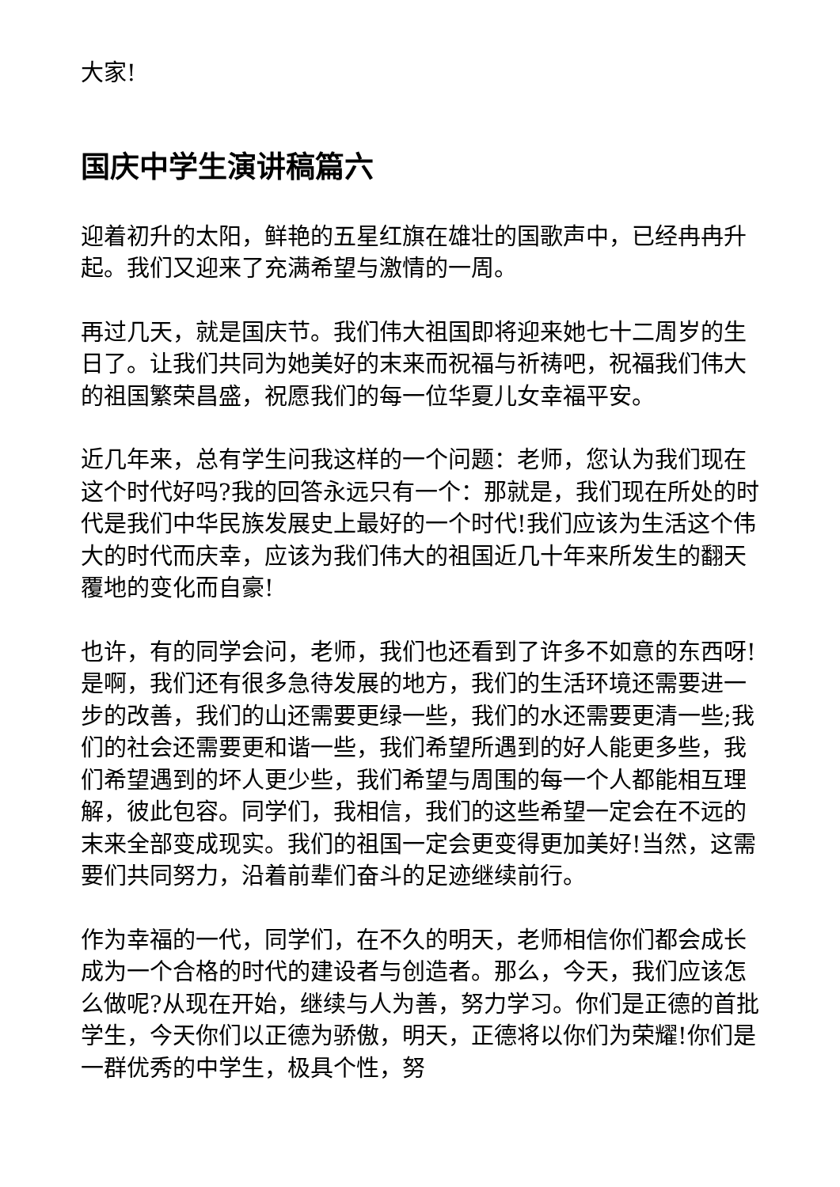大家!
国庆中学生演讲稿篇六
迎着初升的太阳，鲜艳的五星红旗在雄壮的国歌声中，已经冉冉升起。我们又迎来了充满希望与激情的一周。
再过几天，就是国庆节。我们伟大祖国即将迎来她七十二周岁的生日了。让我们共同为她美好的末来而祝福与祈祷吧，祝福我们伟大的祖国繁荣昌盛，祝愿我们的每一位华夏儿女幸福平安。
近几年来，总有学生问我这样的一个问题：老师，您认为我们现在这个时代好吗?我的回答永远只有一个：那就是，我们现在所处的时代是我们中华民族发展史上最好的一个时代!我们应该为生活这个伟大的时代而庆幸，应该为我们伟大的祖国近几十年来所发生的翻天覆地的变化而自豪!
也许，有的同学会问，老师，我们也还看到了许多不如意的东西呀!是啊，我们还有很多急待发展的地方，我们的生活环境还需要进一步的改善，我们的山还需要更绿一些，我们的水还需要更清一些;我们的社会还需要更和谐一些，我们希望所遇到的好人能更多些，我们希望遇到的坏人更少些，我们希望与周围的每一个人都能相互理解，彼此包容。同学们，我相信，我们的这些希望一定会在不远的末来全部变成现实。我们的祖国一定会更变得更加美好!当然，这需要们共同努力，沿着前辈们奋斗的足迹继续前行。
作为幸福的一代，同学们，在不久的明天，老师相信你们都会成长成为一个合格的时代的建设者与创造者。那么，今天，我们应该怎么做呢?从现在开始，继续与人为善，努力学习。你们是正德的首批学生，今天你们以正德为骄傲，明天，正德将以你们为荣耀!你们是一群优秀的中学生，极具个性，努